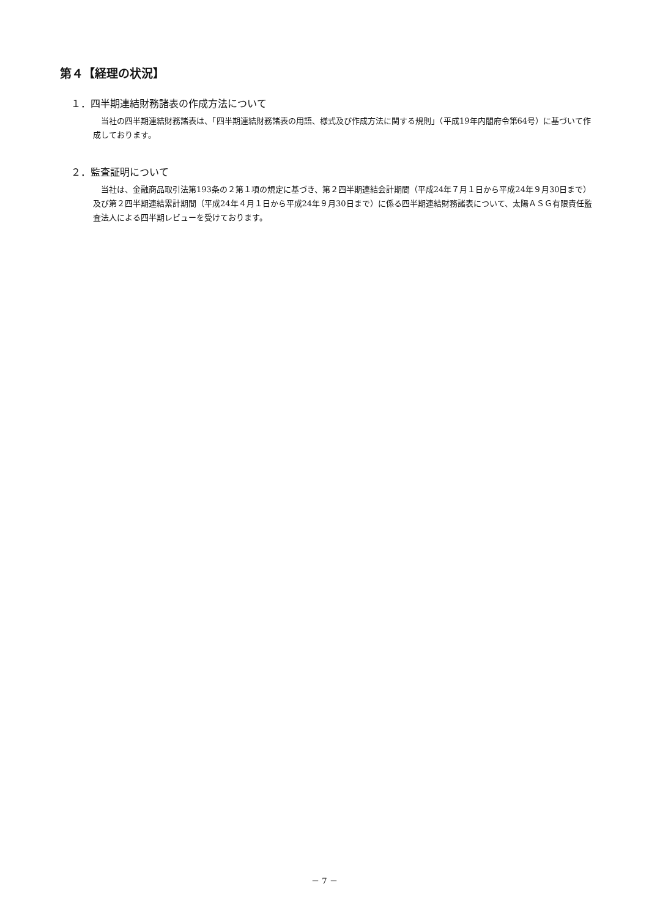第４【経理の状況】
１．四半期連結財務諸表の作成方法について
当社の四半期連結財務諸表は、「四半期連結財務諸表の用語、様式及び作成方法に関する規則」（平成19年内閣府令第64号）に基づいて作成しております。
２．監査証明について
当社は、金融商品取引法第193条の２第１項の規定に基づき、第２四半期連結会計期間（平成24年７月１日から平成24年９月30日まで）及び第２四半期連結累計期間（平成24年４月１日から平成24年９月30日まで）に係る四半期連結財務諸表について、太陽ＡＳＧ有限責任監査法人による四半期レビューを受けております。
－ 7 －